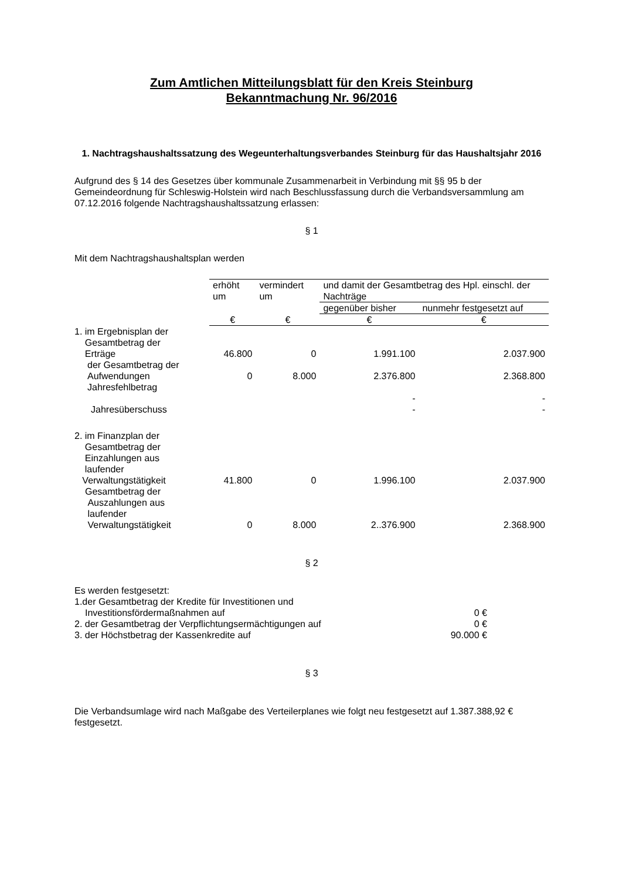Zum Amtlichen Mitteilungsblatt für den Kreis Steinburg
Bekanntmachung Nr. 96/2016
1. Nachtragshaushaltssatzung des Wegeunterhaltungsverbandes Steinburg für das Haushaltsjahr 2016
Aufgrund des § 14 des Gesetzes über kommunale Zusammenarbeit in Verbindung mit §§ 95 b der Gemeindeordnung für Schleswig-Holstein wird nach Beschlussfassung durch die Verbandsversammlung am 07.12.2016 folgende Nachtragshaushaltssatzung erlassen:
§ 1
Mit dem Nachtragshaushaltsplan werden
| | erhöht um | vermindert um | und damit der Gesamtbetrag des Hpl. einschl. der Nachträge | |
| | | | gegenüber bisher | nunmehr festgesetzt auf |
| | € | € | € | € |
| 1. im Ergebnisplan der Gesamtbetrag der Erträge | 46.800 | 0 | 1.991.100 | 2.037.900 |
| der Gesamtbetrag der Aufwendungen | 0 | 8.000 | 2.376.800 | 2.368.800 |
| Jahresfehlbetrag | | | | |
| | | | - | - |
| Jahresüberschuss | | | - | - |
| 2. im Finanzplan der Gesamtbetrag der Einzahlungen aus laufender Verwaltungstätigkeit | 41.800 | 0 | 1.996.100 | 2.037.900 |
| Gesamtbetrag der Auszahlungen aus laufender Verwaltungstätigkeit | 0 | 8.000 | 2..376.900 | 2.368.900 |
§ 2
Es werden festgesetzt:
| 1.der Gesamtbetrag der Kredite für Investitionen und | |
| Investitionsfördermaßnahmen auf | 0 € |
| 2. der Gesamtbetrag der Verpflichtungsermächtigungen auf | 0 € |
| 3. der Höchstbetrag der Kassenkredite auf | 90.000 € |
§ 3
Die Verbandsumlage wird nach Maßgabe des Verteilerplanes wie folgt neu festgesetzt auf 1.387.388,92 € festgesetzt.